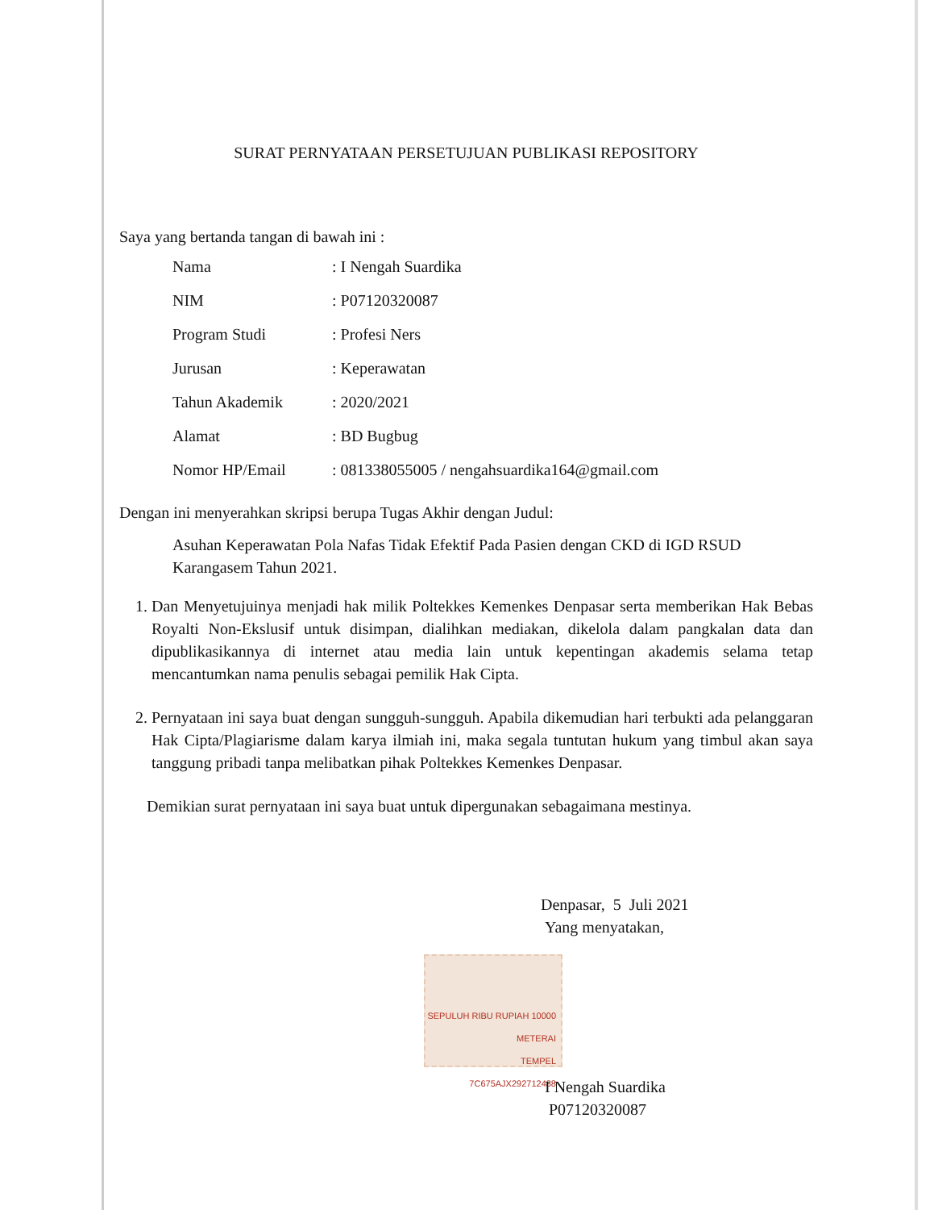SURAT PERNYATAAN PERSETUJUAN PUBLIKASI REPOSITORY
Saya yang bertanda tangan di bawah ini :
| Nama | : I Nengah Suardika |
| NIM | : P07120320087 |
| Program Studi | : Profesi Ners |
| Jurusan | : Keperawatan |
| Tahun Akademik | : 2020/2021 |
| Alamat | : BD Bugbug |
| Nomor HP/Email | : 081338055005 / nengahsuardika164@gmail.com |
Dengan ini menyerahkan skripsi berupa Tugas Akhir dengan Judul:
Asuhan Keperawatan Pola Nafas Tidak Efektif Pada Pasien dengan CKD di IGD RSUD Karangasem Tahun 2021.
1. Dan Menyetujuinya menjadi hak milik Poltekkes Kemenkes Denpasar serta memberikan Hak Bebas Royalti Non-Ekslusif untuk disimpan, dialihkan mediakan, dikelola dalam pangkalan data dan dipublikasikannya di internet atau media lain untuk kepentingan akademis selama tetap mencantumkan nama penulis sebagai pemilik Hak Cipta.
2. Pernyataan ini saya buat dengan sungguh-sungguh. Apabila dikemudian hari terbukti ada pelanggaran Hak Cipta/Plagiarisme dalam karya ilmiah ini, maka segala tuntutan hukum yang timbul akan saya tanggung pribadi tanpa melibatkan pihak Poltekkes Kemenkes Denpasar.
Demikian surat pernyataan ini saya buat untuk dipergunakan sebagaimana mestinya.
Denpasar, 5 Juli 2021
Yang menyatakan,
SEPULUH RIBU RUPIAH 10000
METERAI
TEMPEL
7C675AJX292712488
I Nengah Suardika
P07120320087